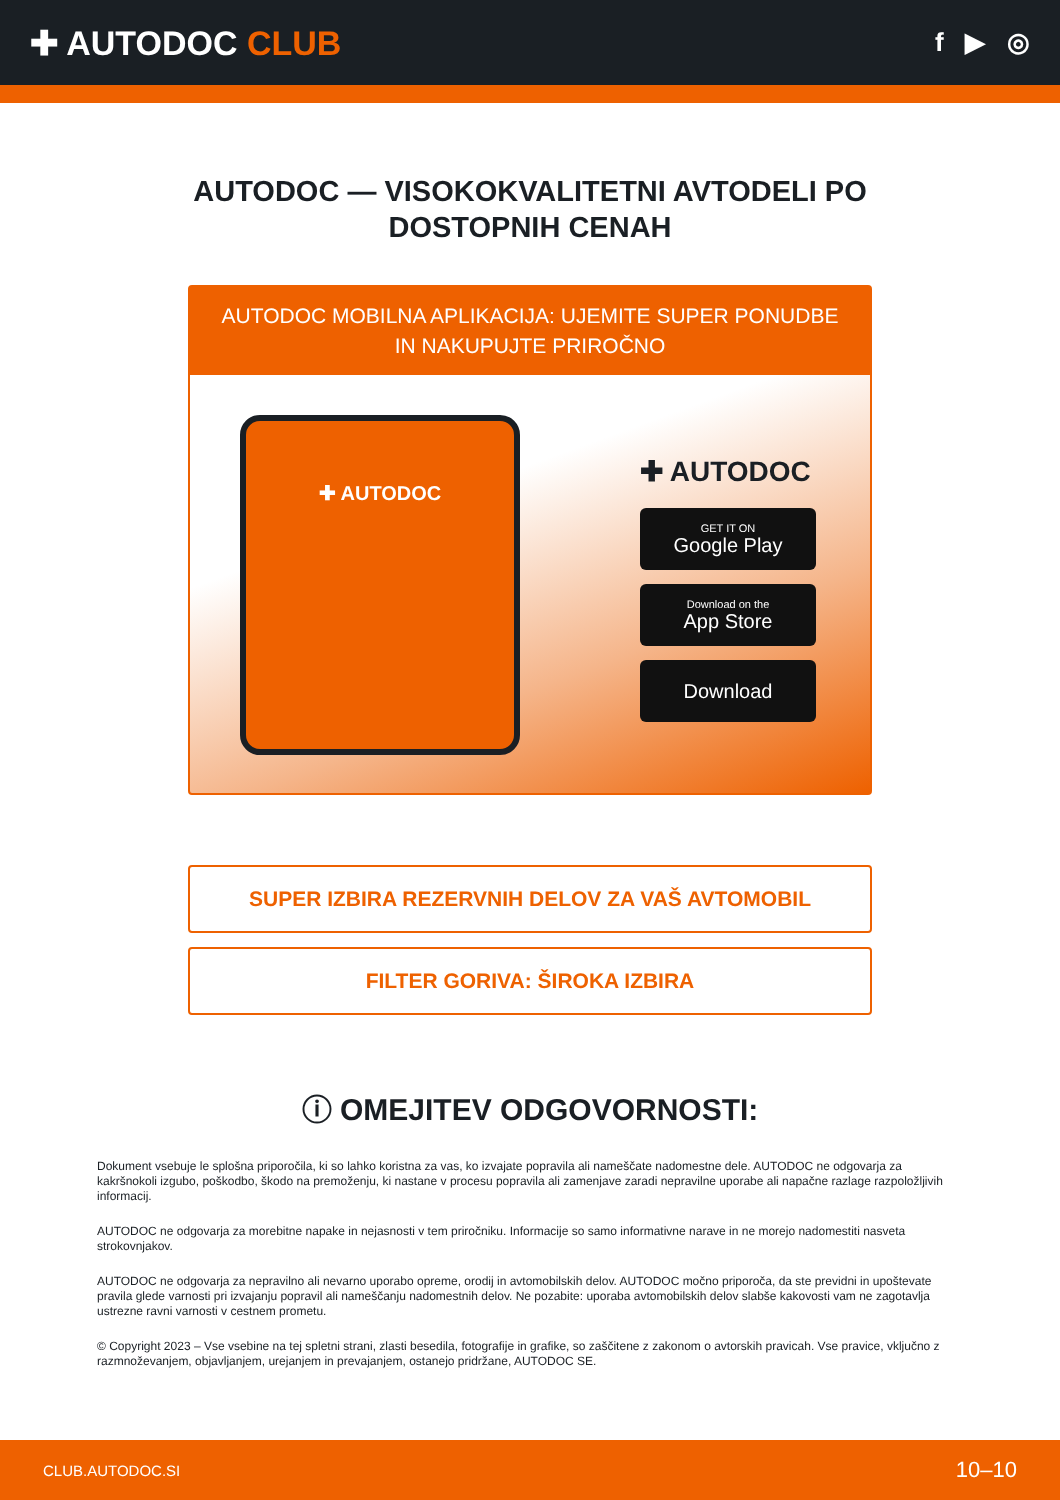✚ AUTODOC CLUB
f ▶ ◎
AUTODOC — VISOKOKVALITETNI AVTODELI PO DOSTOPNIH CENAH
AUTODOC MOBILNA APLIKACIJA: UJEMITE SUPER PONUDBE IN NAKUPUJTE PRIROČNO
✚ AUTODOC
✚ AUTODOC
GET IT ON
Google Play
Download on the
App Store
Download
SUPER IZBIRA REZERVNIH DELOV ZA VAŠ AVTOMOBIL
FILTER GORIVA: ŠIROKA IZBIRA
ⓘ OMEJITEV ODGOVORNOSTI:
Dokument vsebuje le splošna priporočila, ki so lahko koristna za vas, ko izvajate popravila ali nameščate nadomestne dele. AUTODOC ne odgovarja za kakršnokoli izgubo, poškodbo, škodo na premoženju, ki nastane v procesu popravila ali zamenjave zaradi nepravilne uporabe ali napačne razlage razpoložljivih informacij.
AUTODOC ne odgovarja za morebitne napake in nejasnosti v tem priročniku. Informacije so samo informativne narave in ne morejo nadomestiti nasveta strokovnjakov.
AUTODOC ne odgovarja za nepravilno ali nevarno uporabo opreme, orodij in avtomobilskih delov. AUTODOC močno priporoča, da ste previdni in upoštevate pravila glede varnosti pri izvajanju popravil ali nameščanju nadomestnih delov. Ne pozabite: uporaba avtomobilskih delov slabše kakovosti vam ne zagotavlja ustrezne ravni varnosti v cestnem prometu.
© Copyright 2023 – Vse vsebine na tej spletni strani, zlasti besedila, fotografije in grafike, so zaščitene z zakonom o avtorskih pravicah. Vse pravice, vključno z razmnoževanjem, objavljanjem, urejanjem in prevajanjem, ostanejo pridržane, AUTODOC SE.
CLUB.AUTODOC.SI 10–10